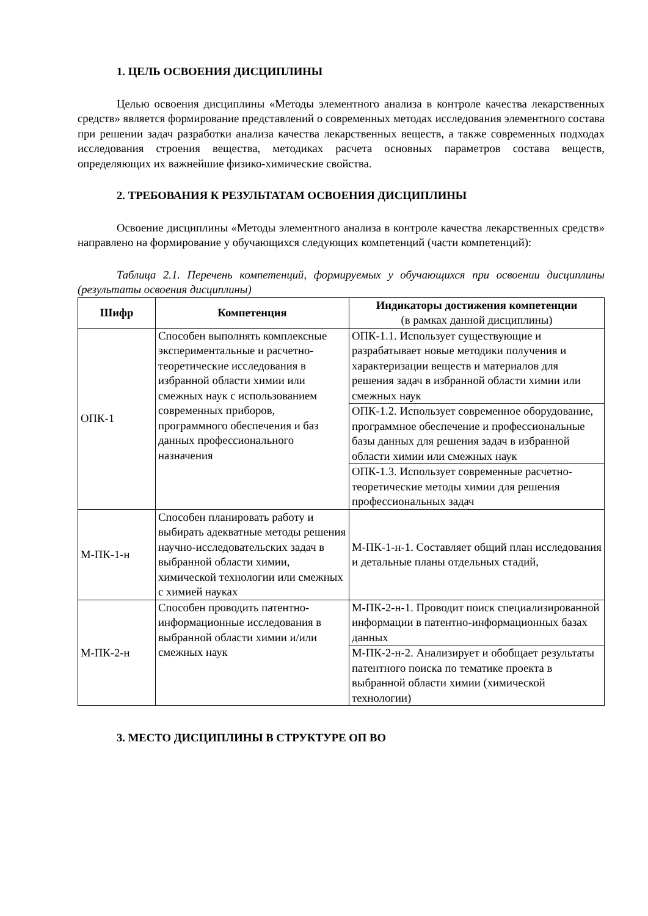1. ЦЕЛЬ ОСВОЕНИЯ ДИСЦИПЛИНЫ
Целью освоения дисциплины «Методы элементного анализа в контроле качества лекарственных средств» является формирование представлений о современных методах исследования элементного состава при решении задач разработки анализа качества лекарственных веществ, а также современных подходах исследования строения вещества, методиках расчета основных параметров состава веществ, определяющих их важнейшие физико-химические свойства.
2. ТРЕБОВАНИЯ К РЕЗУЛЬТАТАМ ОСВОЕНИЯ ДИСЦИПЛИНЫ
Освоение дисциплины «Методы элементного анализа в контроле качества лекарственных средств» направлено на формирование у обучающихся следующих компетенций (части компетенций):
Таблица 2.1. Перечень компетенций, формируемых у обучающихся при освоении дисциплины (результаты освоения дисциплины)
| Шифр | Компетенция | Индикаторы достижения компетенции (в рамках данной дисциплины) |
| --- | --- | --- |
| ОПК-1 | Способен выполнять комплексные экспериментальные и расчетно-теоретические исследования в избранной области химии или смежных наук с использованием современных приборов, программного обеспечения и баз данных профессионального назначения | ОПК-1.1. Использует существующие и разрабатывает новые методики получения и характеризации веществ и материалов для решения задач в избранной области химии или смежных наук |
| | | ОПК-1.2. Использует современное оборудование, программное обеспечение и профессиональные базы данных для решения задач в избранной области химии или смежных наук |
| | | ОПК-1.3. Использует современные расчетно-теоретические методы химии для решения профессиональных задач |
| М-ПК-1-н | Способен планировать работу и выбирать адекватные методы решения научно-исследовательских задач в выбранной области химии, химической технологии или смежных с химией науках | М-ПК-1-н-1. Составляет общий план исследования и детальные планы отдельных стадий, |
| М-ПК-2-н | Способен проводить патентно-информационные исследования в выбранной области химии и/или смежных наук | М-ПК-2-н-1. Проводит поиск специализированной информации в патентно-информационных базах данных |
| | | М-ПК-2-н-2. Анализирует и обобщает результаты патентного поиска по тематике проекта в выбранной области химии (химической технологии) |
3. МЕСТО ДИСЦИПЛИНЫ В СТРУКТУРЕ ОП ВО